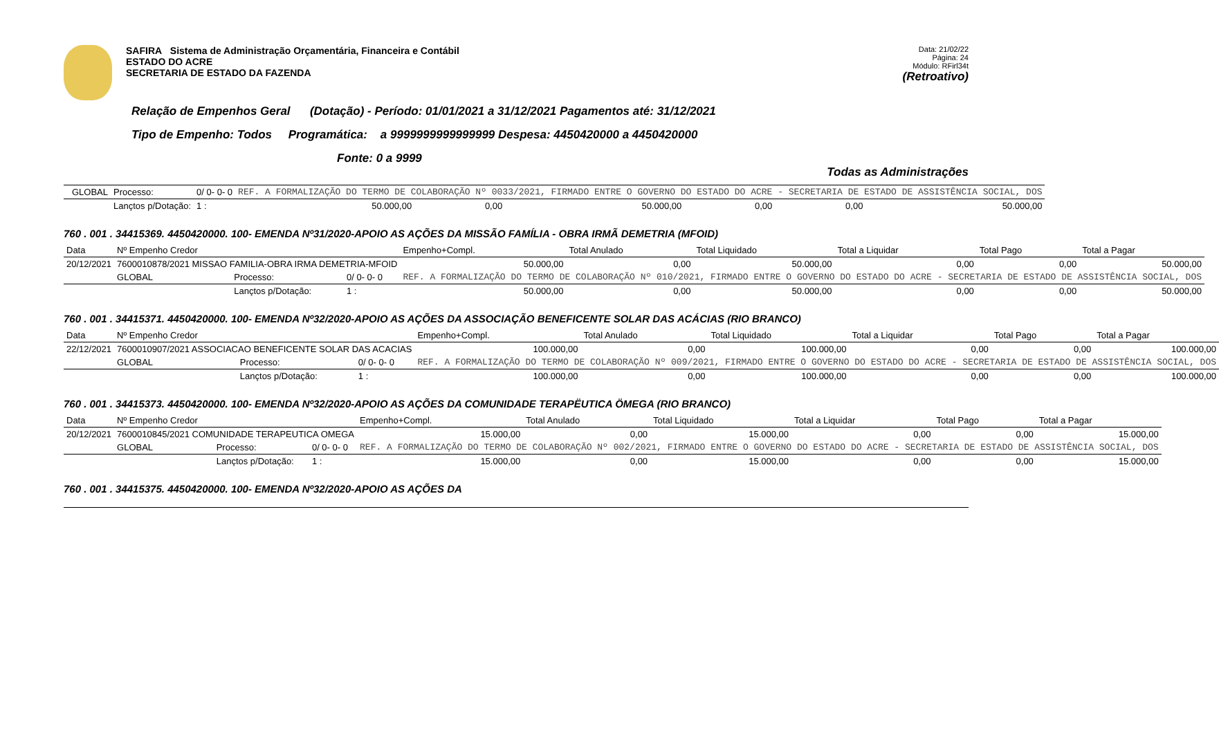SAFIRA Sistema de Administração Orçamentária, Financeira e Contábil
ESTADO DO ACRE
SECRETARIA DE ESTADO DA FAZENDA
Data: 21/02/22
Página: 24
Módulo: RFirl34t
(Retroativo)
Relação de Empenhos Geral (Dotação) - Período: 01/01/2021 a 31/12/2021 Pagamentos até: 31/12/2021
Tipo de Empenho: Todos Programática: a 9999999999999999 Despesa: 4450420000 a 4450420000
Fonte: 0 a 9999
Todas as Administrações
| | GLOBAL | Processo: | 0/ 0- 0- 0 | REF. A FORMALIZAÇÃO DO TERMO DE COLABORAÇÃO Nº 0033/2021, FIRMADO ENTRE O GOVERNO DO ESTADO DO ACRE - SECRETARIA DE ESTADO DE ASSISTÊNCIA SOCIAL, DOS | | | | | |
| | | Lançtos p/Dotação: | 1 : | 50.000,00 | 0,00 | 50.000,00 | 0,00 | 0,00 | 50.000,00 |
760 . 001 . 34415369. 4450420000. 100- EMENDA Nº31/2020-APOIO AS AÇÕES DA MISSÃO FAMÍLIA - OBRA IRMÃ DEMETRIA (MFOID)
| Data | Nº Empenho Credor | | | Empenho+Compl. | Total Anulado | Total Liquidado | Total a Liquidar | Total Pago | Total a Pagar |
| --- | --- | --- | --- | --- | --- | --- | --- | --- | --- |
| 20/12/2021 | 7600010878/2021 MISSAO FAMILIA-OBRA IRMA DEMETRIA-MFOID | | | 50.000,00 | 0,00 | 50.000,00 | 0,00 | 0,00 | 50.000,00 |
| | GLOBAL | Processo: | 0/ 0- 0- 0 | REF. A FORMALIZAÇÃO DO TERMO DE COLABORAÇÃO Nº 010/2021, FIRMADO ENTRE O GOVERNO DO ESTADO DO ACRE - SECRETARIA DE ESTADO DE ASSISTÊNCIA SOCIAL, DOS | | | | | |
| | | Lançtos p/Dotação: | 1 : | 50.000,00 | 0,00 | 50.000,00 | 0,00 | 0,00 | 50.000,00 |
760 . 001 . 34415371. 4450420000. 100- EMENDA Nº32/2020-APOIO AS AÇÕES DA ASSOCIAÇÃO BENEFICENTE SOLAR DAS ACÁCIAS (RIO BRANCO)
| Data | Nº Empenho Credor | | | Empenho+Compl. | Total Anulado | Total Liquidado | Total a Liquidar | Total Pago | Total a Pagar |
| --- | --- | --- | --- | --- | --- | --- | --- | --- | --- |
| 22/12/2021 | 7600010907/2021 ASSOCIACAO BENEFICENTE SOLAR DAS ACACIAS | | | 100.000,00 | 0,00 | 100.000,00 | 0,00 | 0,00 | 100.000,00 |
| | GLOBAL | Processo: | 0/ 0- 0- 0 | REF. A FORMALIZAÇÃO DO TERMO DE COLABORAÇÃO Nº 009/2021, FIRMADO ENTRE O GOVERNO DO ESTADO DO ACRE - SECRETARIA DE ESTADO DE ASSISTÊNCIA SOCIAL, DOS | | | | | |
| | | Lançtos p/Dotação: | 1 : | 100.000,00 | 0,00 | 100.000,00 | 0,00 | 0,00 | 100.000,00 |
760 . 001 . 34415373. 4450420000. 100- EMENDA Nº32/2020-APOIO AS AÇÕES DA COMUNIDADE TERAPËUTICA ÖMEGA (RIO BRANCO)
| Data | Nº Empenho Credor | | | Empenho+Compl. | Total Anulado | Total Liquidado | Total a Liquidar | Total Pago | Total a Pagar |
| --- | --- | --- | --- | --- | --- | --- | --- | --- | --- |
| 20/12/2021 | 7600010845/2021 COMUNIDADE TERAPEUTICA OMEGA | | | 15.000,00 | 0,00 | 15.000,00 | 0,00 | 0,00 | 15.000,00 |
| | GLOBAL | Processo: | 0/ 0- 0- 0 | REF. A FORMALIZAÇÃO DO TERMO DE COLABORAÇÃO Nº 002/2021, FIRMADO ENTRE O GOVERNO DO ESTADO DO ACRE - SECRETARIA DE ESTADO DE ASSISTÊNCIA SOCIAL, DOS | | | | | |
| | | Lançtos p/Dotação: | 1 : | 15.000,00 | 0,00 | 15.000,00 | 0,00 | 0,00 | 15.000,00 |
760 . 001 . 34415375. 4450420000. 100- EMENDA Nº32/2020-APOIO AS AÇÕES DA